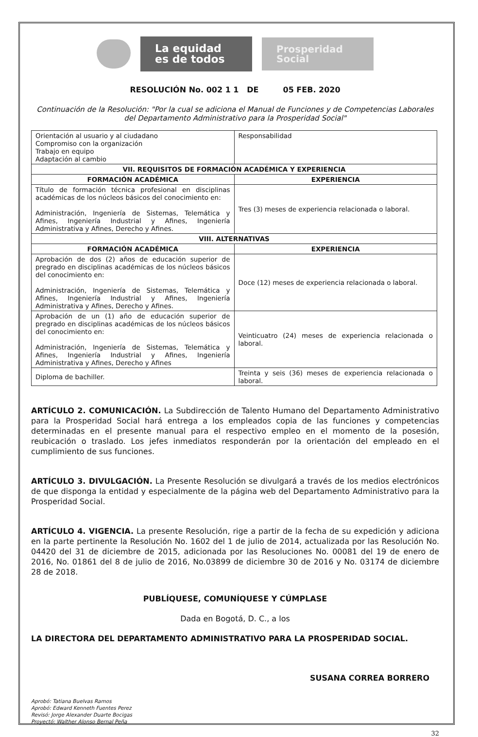La equidad es de todos
Prosperidad Social
RESOLUCIÓN No. 002 1 1 DE 05 FEB. 2020
Continuación de la Resolución: "Por la cual se adiciona el Manual de Funciones y de Competencias Laborales del Departamento Administrativo para la Prosperidad Social"
| Orientación al usuario y al ciudadano Compromiso con la organización Trabajo en equipo Adaptación al cambio | Responsabilidad |
| VII. REQUISITOS DE FORMACIÓN ACADÉMICA Y EXPERIENCIA | |
| FORMACIÓN ACADÉMICA | EXPERIENCIA |
| Título de formación técnica profesional en disciplinas académicas de los núcleos básicos del conocimiento en: Administración, Ingeniería de Sistemas, Telemática y Afines, Ingeniería Industrial y Afines, Ingeniería Administrativa y Afines, Derecho y Afines. | Tres (3) meses de experiencia relacionada o laboral. |
| VIII. ALTERNATIVAS | |
| FORMACIÓN ACADÉMICA | EXPERIENCIA |
| Aprobación de dos (2) años de educación superior de pregrado en disciplinas académicas de los núcleos básicos del conocimiento en: Administración, Ingeniería de Sistemas, Telemática y Afines, Ingeniería Industrial y Afines, Ingeniería Administrativa y Afines, Derecho y Afines. | Doce (12) meses de experiencia relacionada o laboral. |
| Aprobación de un (1) año de educación superior de pregrado en disciplinas académicas de los núcleos básicos del conocimiento en: Administración, Ingeniería de Sistemas, Telemática y Afines, Ingeniería Industrial y Afines, Ingeniería Administrativa y Afines, Derecho y Afines | Veinticuatro (24) meses de experiencia relacionada o laboral. |
| Diploma de bachiller. | Treinta y seis (36) meses de experiencia relacionada o laboral. |
ARTÍCULO 2. COMUNICACIÓN. La Subdirección de Talento Humano del Departamento Administrativo para la Prosperidad Social hará entrega a los empleados copia de las funciones y competencias determinadas en el presente manual para el respectivo empleo en el momento de la posesión, reubicación o traslado. Los jefes inmediatos responderán por la orientación del empleado en el cumplimiento de sus funciones.
ARTÍCULO 3. DIVULGACIÓN. La Presente Resolución se divulgará a través de los medios electrónicos de que disponga la entidad y especialmente de la página web del Departamento Administrativo para la Prosperidad Social.
ARTÍCULO 4. VIGENCIA. La presente Resolución, rige a partir de la fecha de su expedición y adiciona en la parte pertinente la Resolución No. 1602 del 1 de julio de 2014, actualizada por las Resolución No. 04420 del 31 de diciembre de 2015, adicionada por las Resoluciones No. 00081 del 19 de enero de 2016, No. 01861 del 8 de julio de 2016, No.03899 de diciembre 30 de 2016 y No. 03174 de diciembre 28 de 2018.
PUBLÍQUESE, COMUNÍQUESE Y CÚMPLASE
Dada en Bogotá, D. C., a los
LA DIRECTORA DEL DEPARTAMENTO ADMINISTRATIVO PARA LA PROSPERIDAD SOCIAL.
SUSANA CORREA BORRERO
Aprobó: Tatiana Buelvas Ramos
Aprobó: Edward Kenneth Fuentes Perez
Revisó: Jorge Alexander Duarte Bocigas
Proyectó: Walther Alonso Bernal Peña
32